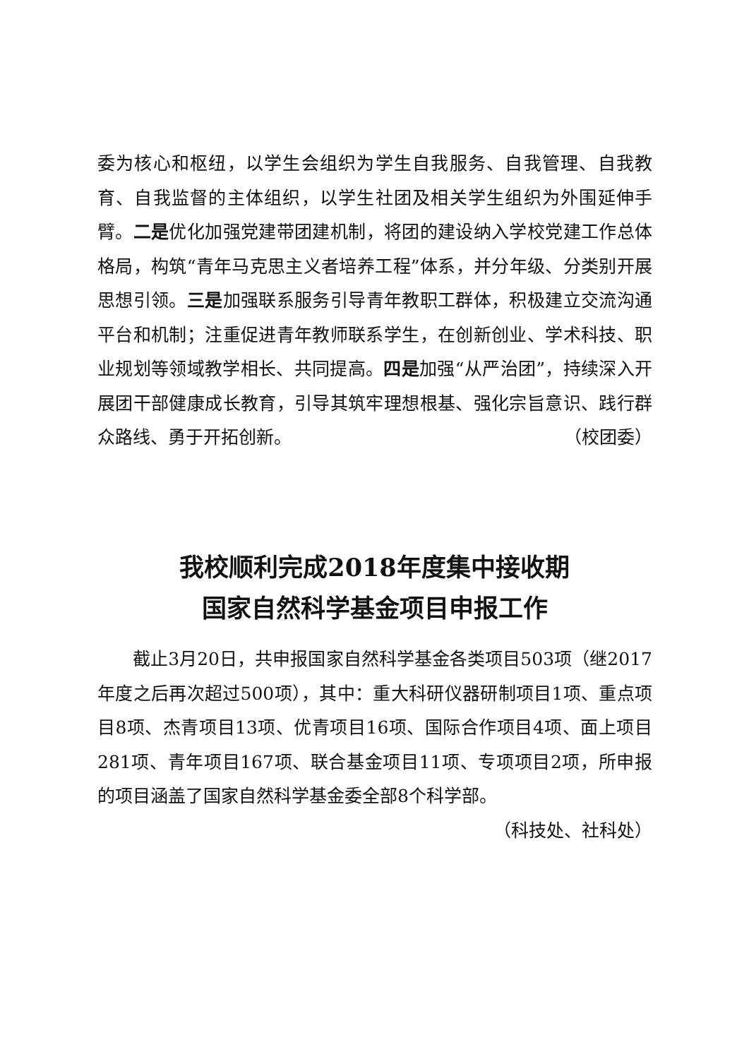委为核心和枢纽，以学生会组织为学生自我服务、自我管理、自我教育、自我监督的主体组织，以学生社团及相关学生组织为外围延伸手臂。二是优化加强党建带团建机制，将团的建设纳入学校党建工作总体格局，构筑“青年马克思主义者培养工程”体系，并分年级、分类别开展思想引领。三是加强联系服务引导青年教职工群体，积极建立交流沟通平台和机制；注重促进青年教师联系学生，在创新创业、学术科技、职业规划等领域教学相长、共同提高。四是加强“从严治团”，持续深入开展团干部健康成长教育，引导其筑牢理想根基、强化宗旨意识、践行群众路线、勇于开拓创新。 （校团委）
我校顺利完成2018年度集中接收期
国家自然科学基金项目申报工作
截止3月20日，共申报国家自然科学基金各类项目503项（继2017年度之后再次超过500项），其中：重大科研仪器研制项目1项、重点项目8项、杰青项目13项、优青项目16项、国际合作项目4项、面上项目281项、青年项目167项、联合基金项目11项、专项项目2项，所申报的项目涵盖了国家自然科学基金委全部8个科学部。 （科技处、社科处）